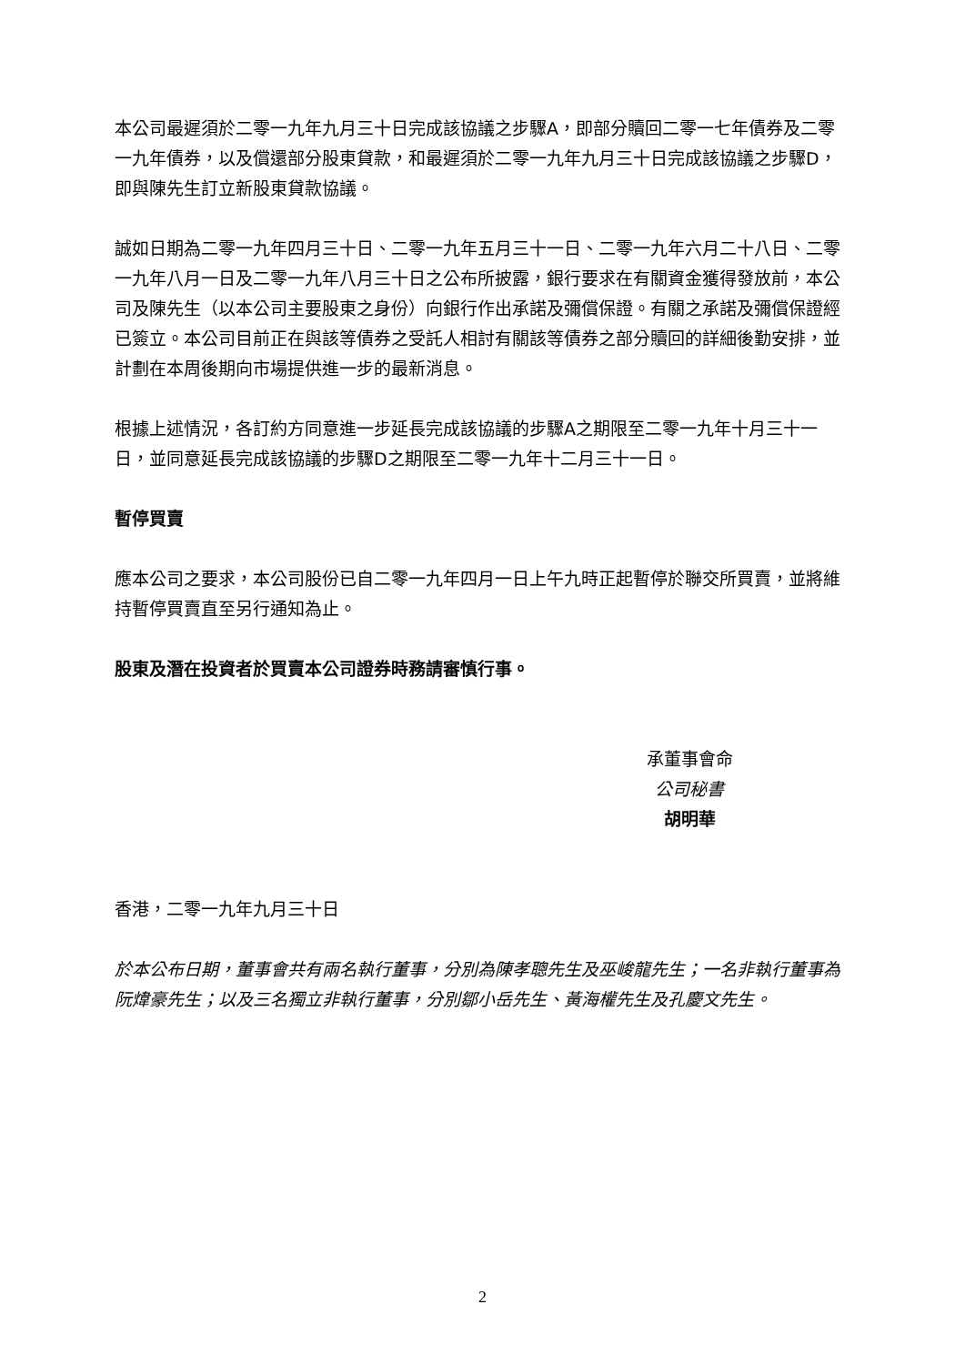本公司最遲須於二零一九年九月三十日完成該協議之步驟A，即部分贖回二零一七年債券及二零一九年債券，以及償還部分股東貸款，和最遲須於二零一九年九月三十日完成該協議之步驟D，即與陳先生訂立新股東貸款協議。
誠如日期為二零一九年四月三十日、二零一九年五月三十一日、二零一九年六月二十八日、二零一九年八月一日及二零一九年八月三十日之公布所披露，銀行要求在有關資金獲得發放前，本公司及陳先生（以本公司主要股東之身份）向銀行作出承諾及彌償保證。有關之承諾及彌償保證經已簽立。本公司目前正在與該等債券之受託人相討有關該等債券之部分贖回的詳細後勤安排，並計劃在本周後期向市場提供進一步的最新消息。
根據上述情況，各訂約方同意進一步延長完成該協議的步驟A之期限至二零一九年十月三十一日，並同意延長完成該協議的步驟D之期限至二零一九年十二月三十一日。
暫停買賣
應本公司之要求，本公司股份已自二零一九年四月一日上午九時正起暫停於聯交所買賣，並將維持暫停買賣直至另行通知為止。
股東及潛在投資者於買賣本公司證券時務請審慎行事。
承董事會命
公司秘書
胡明華
香港，二零一九年九月三十日
於本公布日期，董事會共有兩名執行董事，分別為陳孝聰先生及巫峻龍先生；一名非執行董事為阮煒豪先生；以及三名獨立非執行董事，分別鄒小岳先生、黃海權先生及孔慶文先生。
2